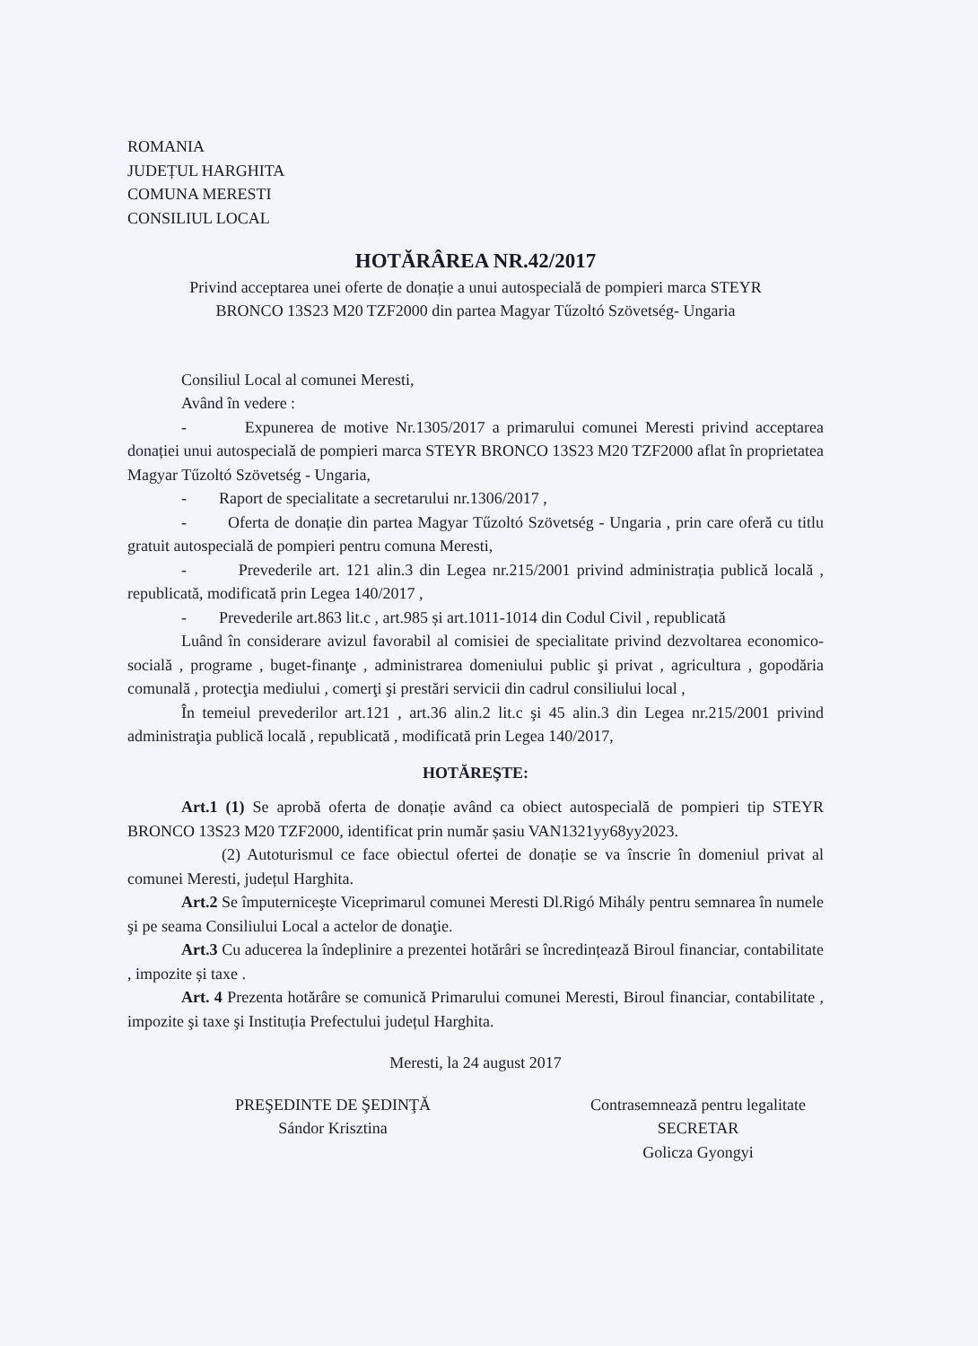ROMANIA
JUDEȚUL HARGHITA
COMUNA MERESTI
CONSILIUL LOCAL
HOTĂRÂREA NR.42/2017
Privind acceptarea unei oferte de donație a unui autospecială de pompieri marca STEYR
BRONCO 13S23 M20 TZF2000 din partea Magyar Tűzoltó Szövetség- Ungaria
Consiliul Local al comunei Meresti,
Având în vedere :
- Expunerea de motive Nr.1305/2017 a primarului comunei Meresti privind acceptarea donației unui autospecială de pompieri marca STEYR BRONCO 13S23 M20 TZF2000 aflat în proprietatea Magyar Tűzoltó Szövetség - Ungaria,
- Raport de specialitate a secretarului nr.1306/2017 ,
- Oferta de donație din partea Magyar Tűzoltó Szövetség - Ungaria , prin care oferă cu titlu gratuit autospecială de pompieri pentru comuna Meresti,
- Prevederile art. 121 alin.3 din Legea nr.215/2001 privind administrația publică locală , republicată, modificată prin Legea 140/2017 ,
- Prevederile art.863 lit.c , art.985 și art.1011-1014 din Codul Civil , republicată
Luând în considerare avizul favorabil al comisiei de specialitate privind dezvoltarea economico-socială , programe , buget-finanţe , administrarea domeniului public şi privat , agricultura , gopodăria comunală , protecţia mediului , comerţi şi prestări servicii din cadrul consiliului local ,
În temeiul prevederilor art.121 , art.36 alin.2 lit.c şi 45 alin.3 din Legea nr.215/2001 privind administraţia publică locală , republicată , modificată prin Legea 140/2017,
HOTĂREŞTE:
Art.1 (1) Se aprobă oferta de donație având ca obiect autospecială de pompieri tip STEYR BRONCO 13S23 M20 TZF2000, identificat prin număr șasiu VAN1321yy68yy2023.
(2) Autoturismul ce face obiectul ofertei de donație se va înscrie în domeniul privat al comunei Meresti, județul Harghita.
Art.2 Se împuterniceşte Viceprimarul comunei Meresti Dl.Rigó Mihály pentru semnarea în numele şi pe seama Consiliului Local a actelor de donaţie.
Art.3 Cu aducerea la îndeplinire a prezentei hotărâri se încredințează Biroul financiar, contabilitate , impozite și taxe .
Art. 4 Prezenta hotărâre se comunică Primarului comunei Meresti, Biroul financiar, contabilitate , impozite şi taxe şi Instituția Prefectului județul Harghita.
Meresti, la 24 august 2017
PREŞEDINTE DE ŞEDINŢĂ
Sándor Krisztina
Contrasemnează pentru legalitate
SECRETAR
Golicza Gyongyi